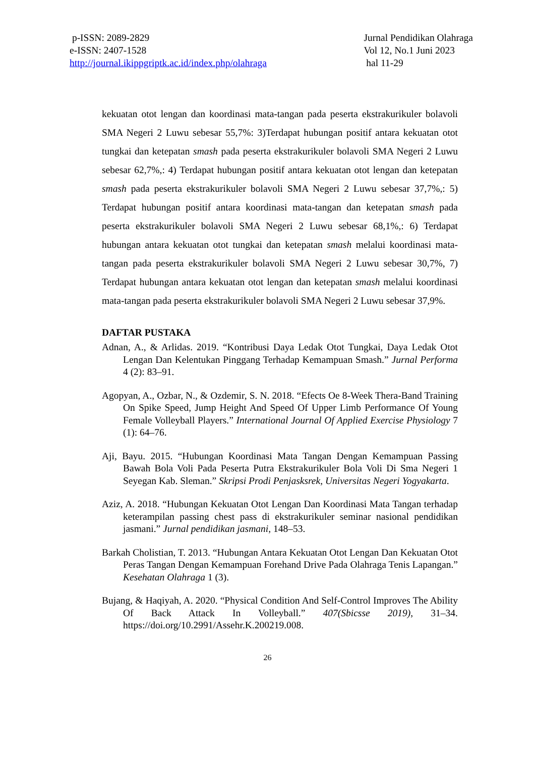p-ISSN: 2089-2829
e-ISSN: 2407-1528
http://journal.ikippgriptk.ac.id/index.php/olahraga
Jurnal Pendidikan Olahraga
Vol 12, No.1 Juni 2023
hal 11-29
kekuatan otot lengan dan koordinasi mata-tangan pada peserta ekstrakurikuler bolavoli SMA Negeri 2 Luwu sebesar 55,7%: 3)Terdapat hubungan positif antara kekuatan otot tungkai dan ketepatan smash pada peserta ekstrakurikuler bolavoli SMA Negeri 2 Luwu sebesar 62,7%,: 4) Terdapat hubungan positif antara kekuatan otot lengan dan ketepatan smash pada peserta ekstrakurikuler bolavoli SMA Negeri 2 Luwu sebesar 37,7%,: 5) Terdapat hubungan positif antara koordinasi mata-tangan dan ketepatan smash pada peserta ekstrakurikuler bolavoli SMA Negeri 2 Luwu sebesar 68,1%,: 6) Terdapat hubungan antara kekuatan otot tungkai dan ketepatan smash melalui koordinasi mata-tangan pada peserta ekstrakurikuler bolavoli SMA Negeri 2 Luwu sebesar 30,7%, 7) Terdapat hubungan antara kekuatan otot lengan dan ketepatan smash melalui koordinasi mata-tangan pada peserta ekstrakurikuler bolavoli SMA Negeri 2 Luwu sebesar 37,9%.
DAFTAR PUSTAKA
Adnan, A., & Arlidas. 2019. “Kontribusi Daya Ledak Otot Tungkai, Daya Ledak Otot Lengan Dan Kelentukan Pinggang Terhadap Kemampuan Smash.” Jurnal Performa 4 (2): 83–91.
Agopyan, A., Ozbar, N., & Ozdemir, S. N. 2018. “Efects Oe 8-Week Thera-Band Training On Spike Speed, Jump Height And Speed Of Upper Limb Performance Of Young Female Volleyball Players.” International Journal Of Applied Exercise Physiology 7 (1): 64–76.
Aji, Bayu. 2015. “Hubungan Koordinasi Mata Tangan Dengan Kemampuan Passing Bawah Bola Voli Pada Peserta Putra Ekstrakurikuler Bola Voli Di Sma Negeri 1 Seyegan Kab. Sleman.” Skripsi Prodi Penjasksrek, Universitas Negeri Yogyakarta.
Aziz, A. 2018. “Hubungan Kekuatan Otot Lengan Dan Koordinasi Mata Tangan terhadap keterampilan passing chest pass di ekstrakurikuler seminar nasional pendidikan jasmani.” Jurnal pendidikan jasmani, 148–53.
Barkah Cholistian, T. 2013. “Hubungan Antara Kekuatan Otot Lengan Dan Kekuatan Otot Peras Tangan Dengan Kemampuan Forehand Drive Pada Olahraga Tenis Lapangan.” Kesehatan Olahraga 1 (3).
Bujang, & Haqiyah, A. 2020. “Physical Condition And Self-Control Improves The Ability Of Back Attack In Volleyball.” 407(Sbicsse 2019), 31–34. https://doi.org/10.2991/Assehr.K.200219.008.
26